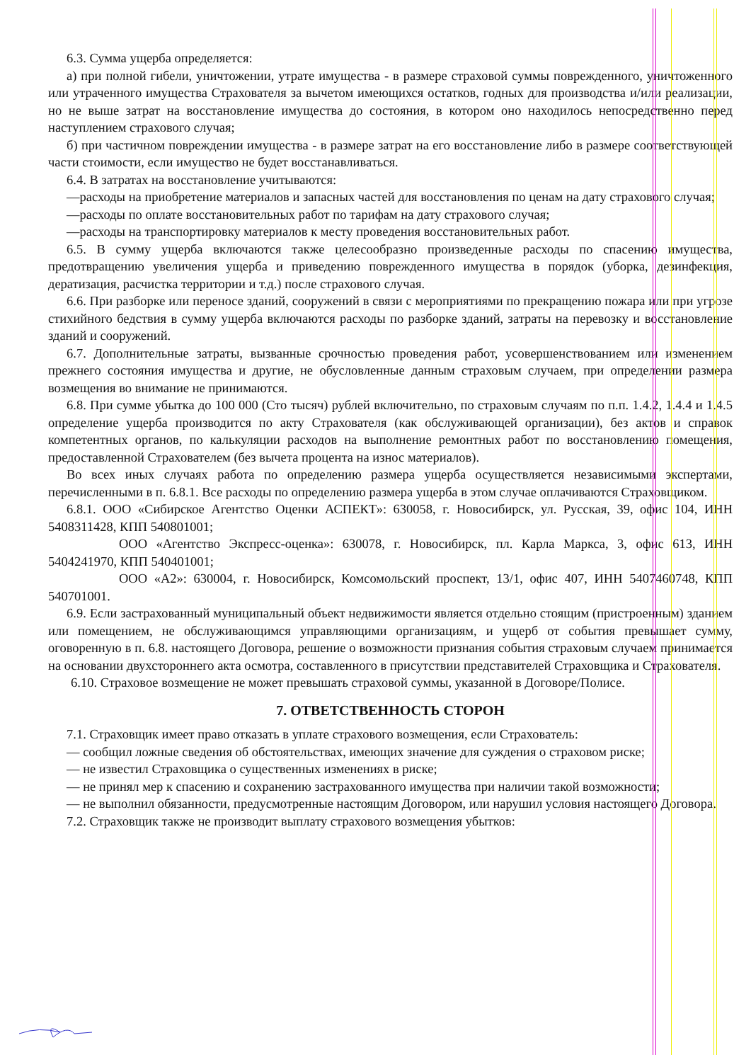6.3. Сумма ущерба определяется:
а) при полной гибели, уничтожении, утрате имущества - в размере страховой суммы поврежденного, уничтоженного или утраченного имущества Страхователя за вычетом имеющихся остатков, годных для производства и/или реализации, но не выше затрат на восстановление имущества до состояния, в котором оно находилось непосредственно перед наступлением страхового случая;
б) при частичном повреждении имущества - в размере затрат на его восстановление либо в размере соответствующей части стоимости, если имущество не будет восстанавливаться.
6.4. В затратах на восстановление учитываются:
—расходы на приобретение материалов и запасных частей для восстановления по ценам на дату страхового случая;
—расходы по оплате восстановительных работ по тарифам на дату страхового случая;
—расходы на транспортировку материалов к месту проведения восстановительных работ.
6.5. В сумму ущерба включаются также целесообразно произведенные расходы по спасению имущества, предотвращению увеличения ущерба и приведению поврежденного имущества в порядок (уборка, дезинфекция, дератизация, расчистка территории и т.д.) после страхового случая.
6.6. При разборке или переносе зданий, сооружений в связи с мероприятиями по прекращению пожара или при угрозе стихийного бедствия в сумму ущерба включаются расходы по разборке зданий, затраты на перевозку и восстановление зданий и сооружений.
6.7. Дополнительные затраты, вызванные срочностью проведения работ, усовершенствованием или изменением прежнего состояния имущества и другие, не обусловленные данным страховым случаем, при определении размера возмещения во внимание не принимаются.
6.8. При сумме убытка до 100 000 (Сто тысяч) рублей включительно, по страховым случаям по п.п. 1.4.2, 1.4.4 и 1.4.5 определение ущерба производится по акту Страхователя (как обслуживающей организации), без актов и справок компетентных органов, по калькуляции расходов на выполнение ремонтных работ по восстановлению помещения, предоставленной Страхователем (без вычета процента на износ материалов).
Во всех иных случаях работа по определению размера ущерба осуществляется независимыми экспертами, перечисленными в п. 6.8.1. Все расходы по определению размера ущерба в этом случае оплачиваются Страховщиком.
6.8.1. ООО «Сибирское Агентство Оценки АСПЕКТ»: 630058, г. Новосибирск, ул. Русская, 39, офис 104, ИНН 5408311428, КПП 540801001;
ООО «Агентство Экспресс-оценка»: 630078, г. Новосибирск, пл. Карла Маркса, 3, офис 613, ИНН 5404241970, КПП 540401001;
ООО «А2»: 630004, г. Новосибирск, Комсомольский проспект, 13/1, офис 407, ИНН 5407460748, КПП 540701001.
6.9. Если застрахованный муниципальный объект недвижимости является отдельно стоящим (пристроенным) зданием или помещением, не обслуживающимся управляющими организациям, и ущерб от события превышает сумму, оговоренную в п. 6.8. настоящего Договора, решение о возможности признания события страховым случаем принимается на основании двухстороннего акта осмотра, составленного в присутствии представителей Страховщика и Страхователя.
6.10. Страховое возмещение не может превышать страховой суммы, указанной в Договоре/Полисе.
7. ОТВЕТСТВЕННОСТЬ СТОРОН
7.1. Страховщик имеет право отказать в уплате страхового возмещения, если Страхователь:
— сообщил ложные сведения об обстоятельствах, имеющих значение для суждения о страховом риске;
— не известил Страховщика о существенных изменениях в риске;
— не принял мер к спасению и сохранению застрахованного имущества при наличии такой возможности;
— не выполнил обязанности, предусмотренные настоящим Договором, или нарушил условия настоящего Договора.
7.2. Страховщик также не производит выплату страхового возмещения убытков: